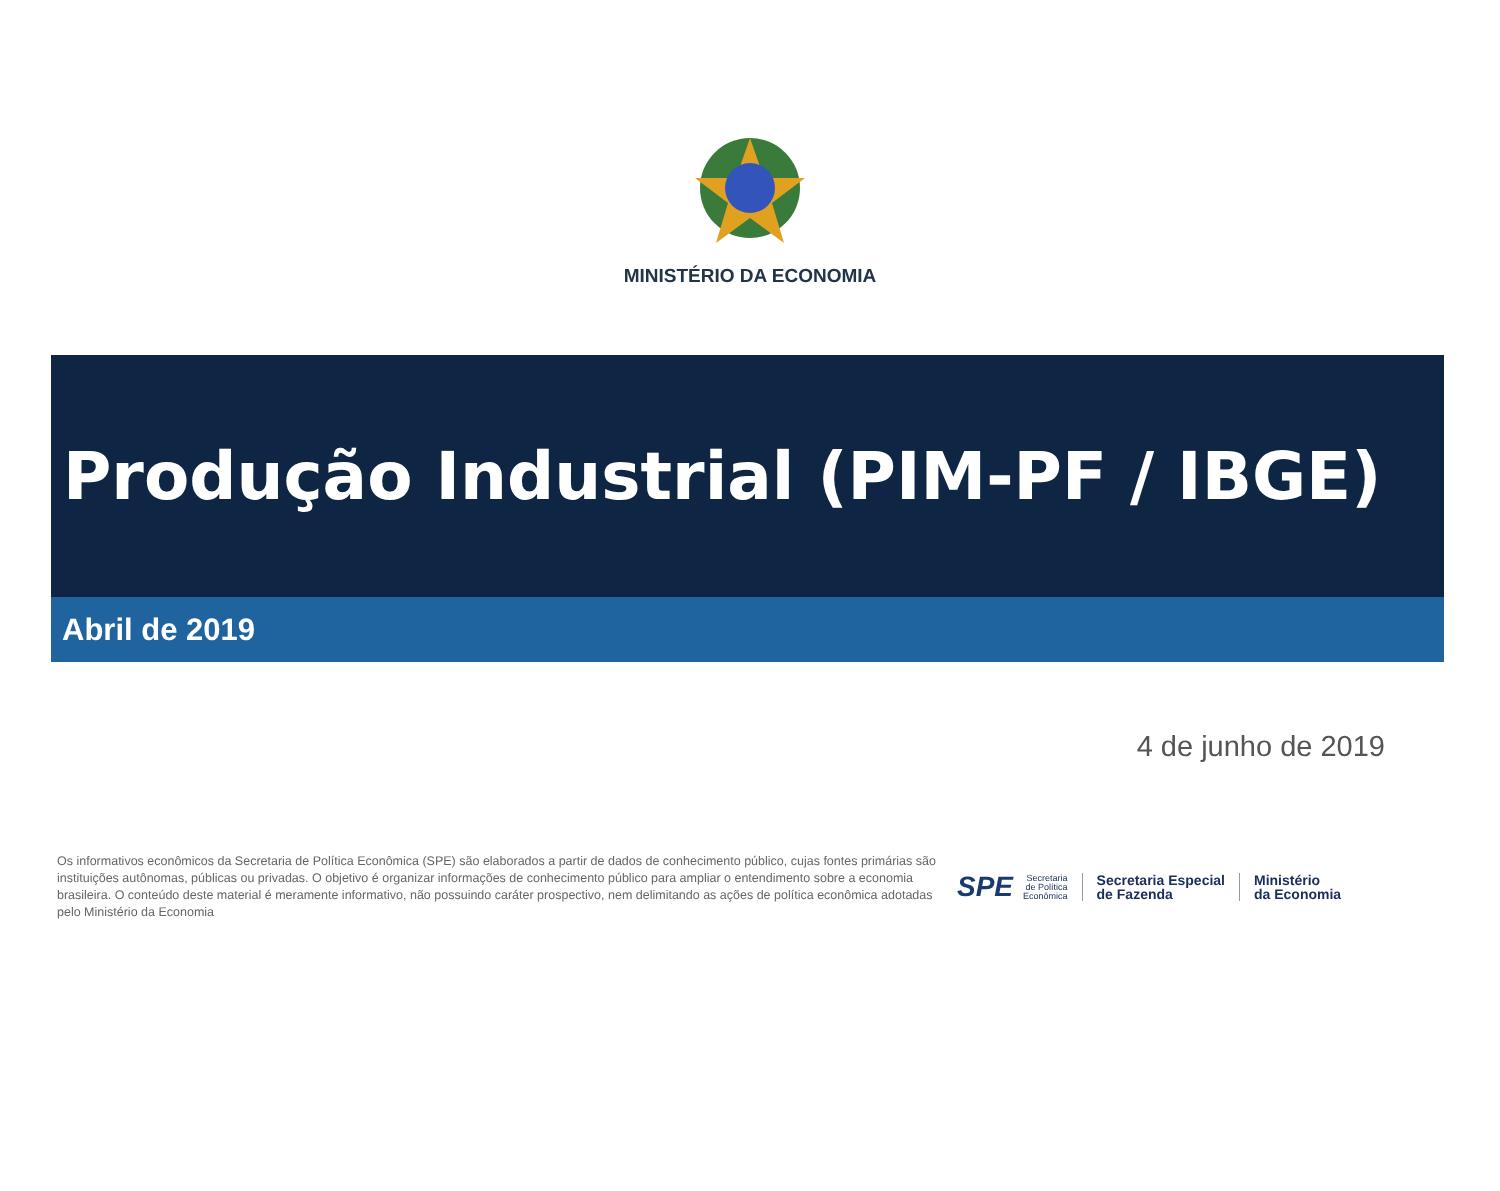MINISTÉRIO DA ECONOMIA
Produção Industrial (PIM-PF / IBGE)
Abril de 2019
4 de junho de 2019
Os informativos econômicos da Secretaria de Política Econômica (SPE) são elaborados a partir de dados de conhecimento público, cujas fontes primárias são instituições autônomas, públicas ou privadas. O objetivo é organizar informações de conhecimento público para ampliar o entendimento sobre a economia brasileira. O conteúdo deste material é meramente informativo, não possuindo caráter prospectivo, nem delimitando as ações de política econômica adotadas pelo Ministério da Economia
SPE
Secretaria
de Política
Econômica
Secretaria Especial
de Fazenda
Ministério
da Economia